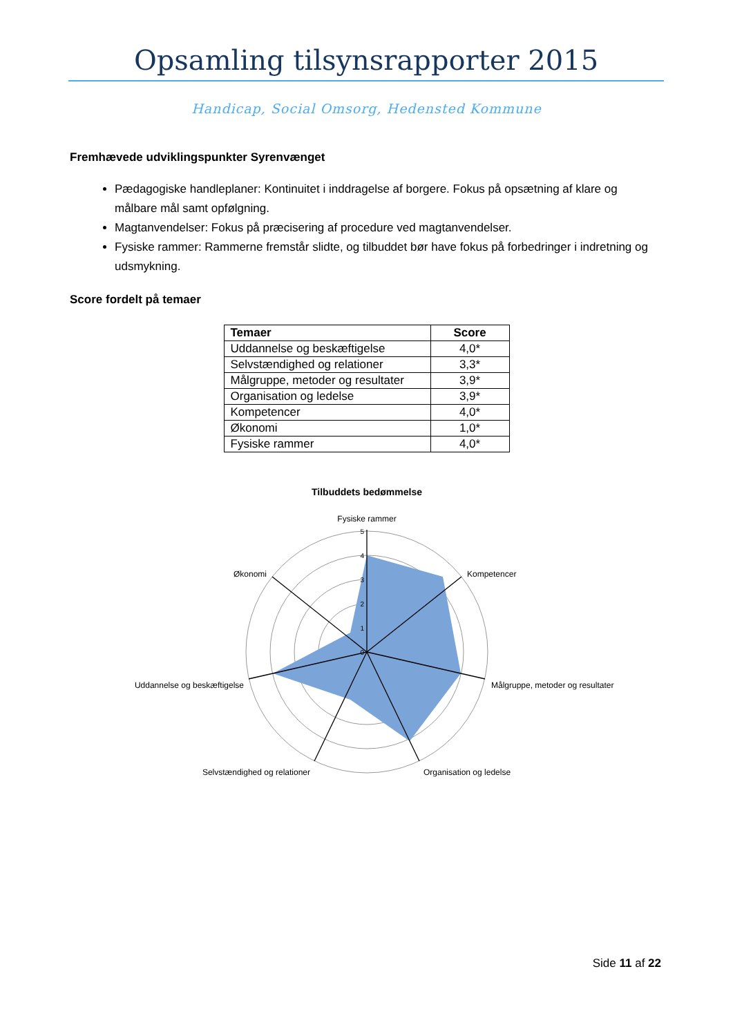Opsamling tilsynsrapporter 2015
Handicap, Social Omsorg, Hedensted Kommune
Fremhævede udviklingspunkter Syrenvænget
Pædagogiske handleplaner: Kontinuitet i inddragelse af borgere. Fokus på opsætning af klare og målbare mål samt opfølgning.
Magtanvendelser: Fokus på præcisering af procedure ved magtanvendelser.
Fysiske rammer: Rammerne fremstår slidte, og tilbuddet bør have fokus på forbedringer i indretning og udsmykning.
Score fordelt på temaer
| Temaer | Score |
| --- | --- |
| Uddannelse og beskæftigelse | 4,0* |
| Selvstændighed og relationer | 3,3* |
| Målgruppe, metoder og resultater | 3,9* |
| Organisation og ledelse | 3,9* |
| Kompetencer | 4,0* |
| Økonomi | 1,0* |
| Fysiske rammer | 4,0* |
Tilbuddets bedømmelse
Fysiske rammer
0
1
2
3
4
5
Kompetencer
Målgruppe, metoder og resultater
Organisation og ledelse
Selvstændighed og relationer
Uddannelse og beskæftigelse
Økonomi
Side 11 af 22